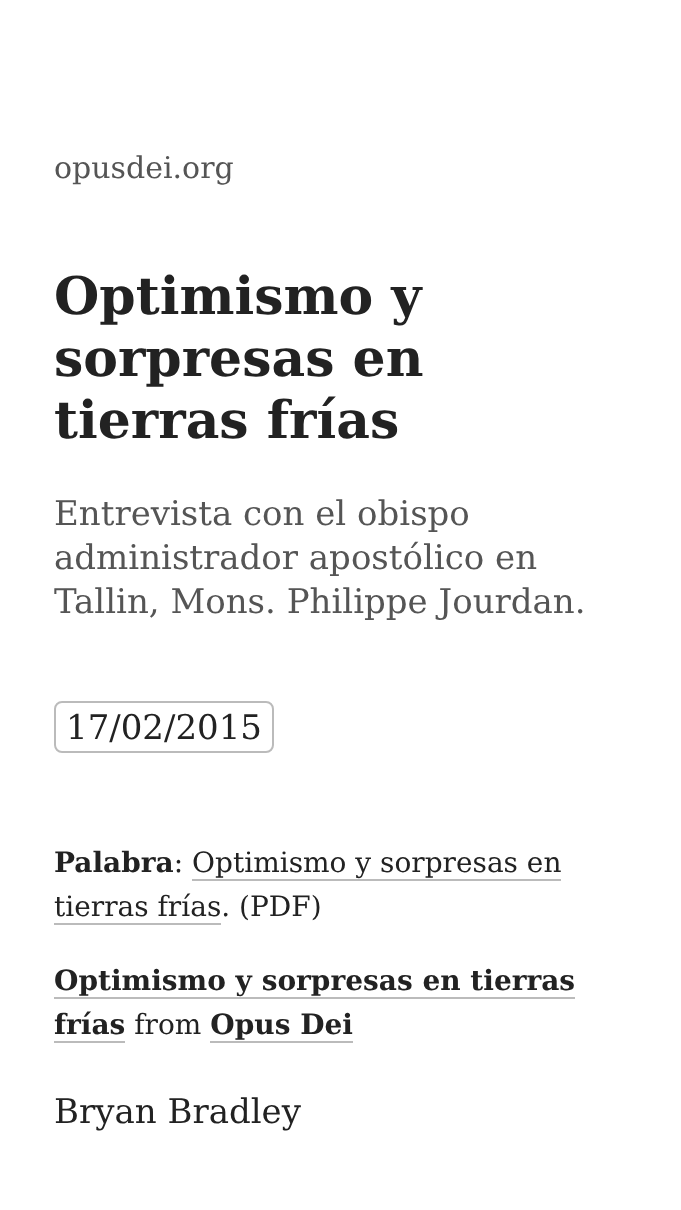opusdei.org
Optimismo y sorpresas en tierras frías
Entrevista con el obispo administrador apostólico en Tallin, Mons. Philippe Jourdan.
17/02/2015
Palabra: Optimismo y sorpresas en tierras frías. (PDF)
Optimismo y sorpresas en tierras frías from Opus Dei
Bryan Bradley